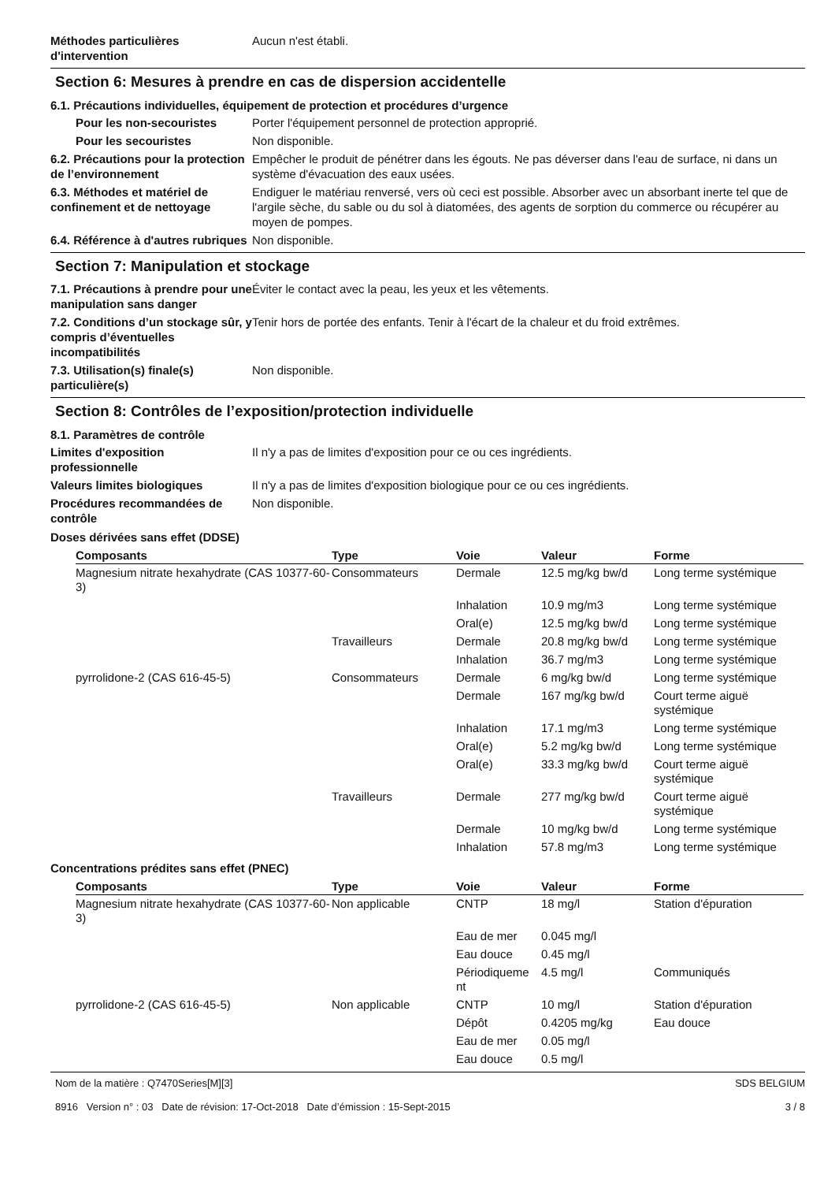Méthodes particulières d'intervention
Aucun n'est établi.
Section 6: Mesures à prendre en cas de dispersion accidentelle
6.1. Précautions individuelles, équipement de protection et procédures d’urgence
Pour les non-secouristes Porter l'équipement personnel de protection approprié.
Pour les secouristes Non disponible.
6.2. Précautions pour la protection de l’environnement
Empêcher le produit de pénétrer dans les égouts. Ne pas déverser dans l'eau de surface, ni dans un système d'évacuation des eaux usées.
6.3. Méthodes et matériel de confinement et de nettoyage
Endiguer le matériau renversé, vers où ceci est possible. Absorber avec un absorbant inerte tel que de l'argile sèche, du sable ou du sol à diatomées, des agents de sorption du commerce ou récupérer au moyen de pompes.
6.4. Référence à d'autres rubriques
Non disponible.
Section 7: Manipulation et stockage
7.1. Précautions à prendre pour une manipulation sans danger
Éviter le contact avec la peau, les yeux et les vêtements.
7.2. Conditions d’un stockage sûr, y compris d’éventuelles incompatibilités
Tenir hors de portée des enfants. Tenir à l'écart de la chaleur et du froid extrêmes.
7.3. Utilisation(s) finale(s) particulière(s)
Non disponible.
Section 8: Contrôles de l’exposition/protection individuelle
8.1. Paramètres de contrôle
Limites d'exposition professionnelle
Il n'y a pas de limites d'exposition pour ce ou ces ingrédients.
Valeurs limites biologiques Il n'y a pas de limites d'exposition biologique pour ce ou ces ingrédients.
Procédures recommandées de contrôle
Non disponible.
Doses dérivées sans effet (DDSE)
| Composants | Type | Voie | Valeur | Forme |
| --- | --- | --- | --- | --- |
| Magnesium nitrate hexahydrate (CAS 10377-60-3) | Consommateurs | Dermale | 12.5 mg/kg bw/d | Long terme systémique |
| | | Inhalation | 10.9 mg/m3 | Long terme systémique |
| | | Oral(e) | 12.5 mg/kg bw/d | Long terme systémique |
| | Travailleurs | Dermale | 20.8 mg/kg bw/d | Long terme systémique |
| | | Inhalation | 36.7 mg/m3 | Long terme systémique |
| pyrrolidone-2 (CAS 616-45-5) | Consommateurs | Dermale | 6 mg/kg bw/d | Long terme systémique |
| | | Dermale | 167 mg/kg bw/d | Court terme aiguë systémique |
| | | Inhalation | 17.1 mg/m3 | Long terme systémique |
| | | Oral(e) | 5.2 mg/kg bw/d | Long terme systémique |
| | | Oral(e) | 33.3 mg/kg bw/d | Court terme aiguë systémique |
| | Travailleurs | Dermale | 277 mg/kg bw/d | Court terme aiguë systémique |
| | | Dermale | 10 mg/kg bw/d | Long terme systémique |
| | | Inhalation | 57.8 mg/m3 | Long terme systémique |
Concentrations prédites sans effet (PNEC)
| Composants | Type | Voie | Valeur | Forme |
| --- | --- | --- | --- | --- |
| Magnesium nitrate hexahydrate (CAS 10377-60-3) | Non applicable | CNTP | 18 mg/l | Station d'épuration |
| | | Eau de mer | 0.045 mg/l | |
| | | Eau douce | 0.45 mg/l | |
| | | Périodiqueme nt | 4.5 mg/l | Communiqués |
| pyrrolidone-2 (CAS 616-45-5) | Non applicable | CNTP | 10 mg/l | Station d'épuration |
| | | Dépôt | 0.4205 mg/kg | Eau douce |
| | | Eau de mer | 0.05 mg/l | |
| | | Eau douce | 0.5 mg/l | |
Nom de la matière : Q7470Series[M][3]
8916 Version n° : 03 Date de révision: 17-Oct-2018 Date d’émission : 15-Sept-2015
SDS BELGIUM
3 / 8